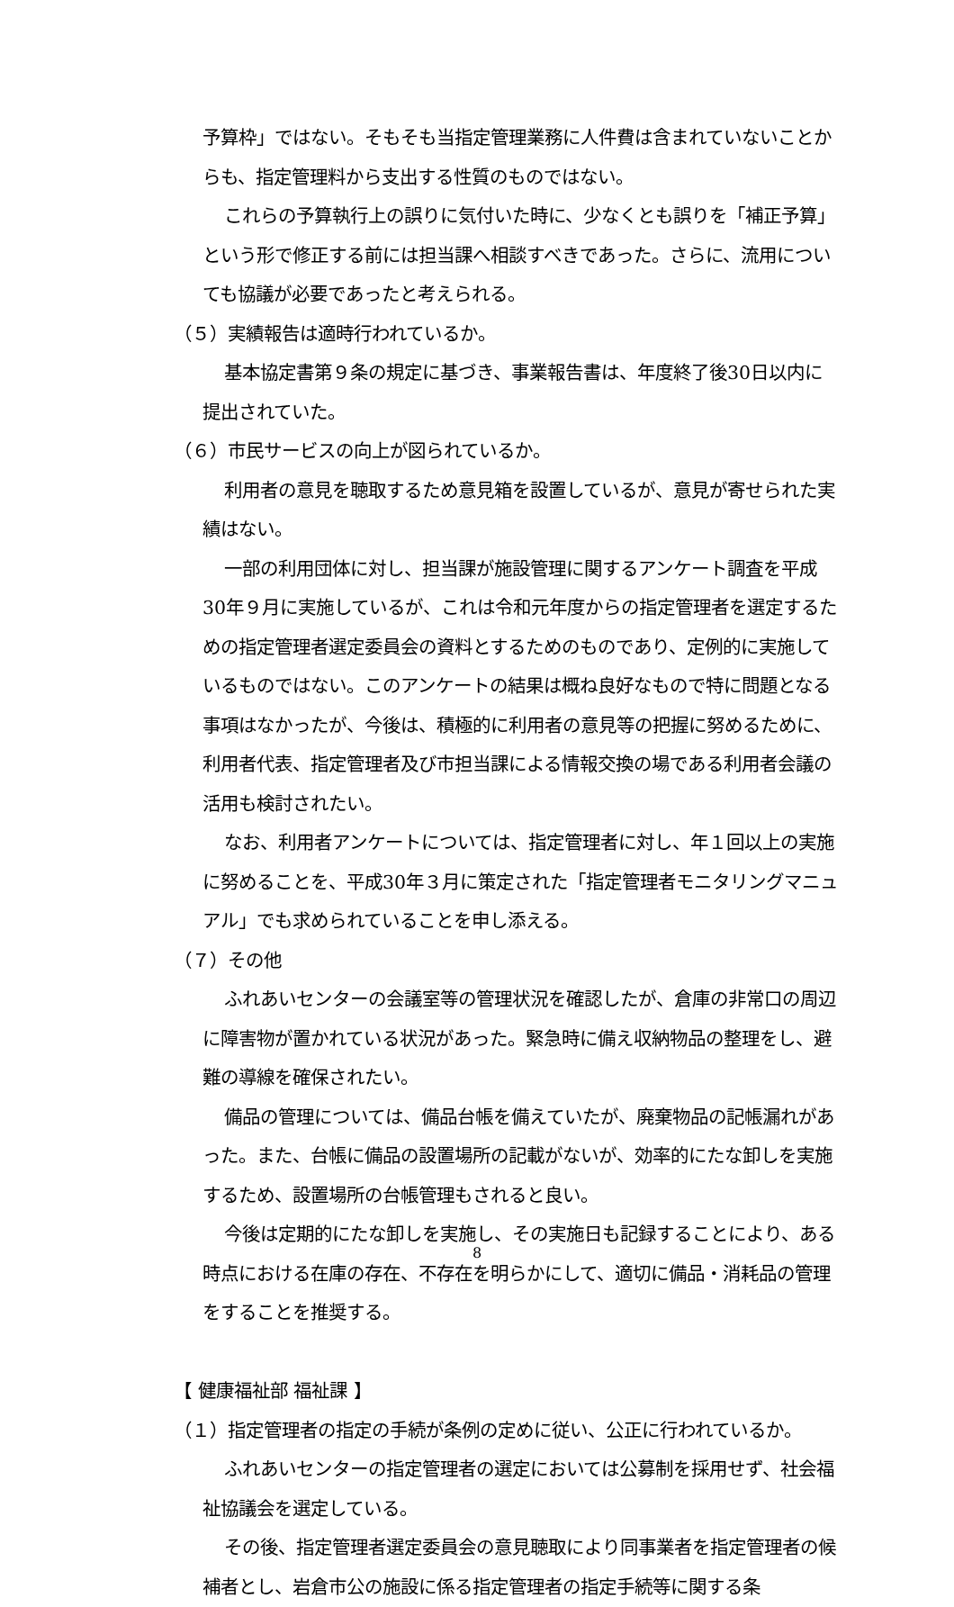予算枠」ではない。そもそも当指定管理業務に人件費は含まれていないことからも、指定管理料から支出する性質のものではない。
これらの予算執行上の誤りに気付いた時に、少なくとも誤りを「補正予算」という形で修正する前には担当課へ相談すべきであった。さらに、流用についても協議が必要であったと考えられる。
（５）実績報告は適時行われているか。
基本協定書第９条の規定に基づき、事業報告書は、年度終了後30日以内に提出されていた。
（６）市民サービスの向上が図られているか。
利用者の意見を聴取するため意見箱を設置しているが、意見が寄せられた実績はない。
一部の利用団体に対し、担当課が施設管理に関するアンケート調査を平成30年９月に実施しているが、これは令和元年度からの指定管理者を選定するための指定管理者選定委員会の資料とするためのものであり、定例的に実施しているものではない。このアンケートの結果は概ね良好なもので特に問題となる事項はなかったが、今後は、積極的に利用者の意見等の把握に努めるために、利用者代表、指定管理者及び市担当課による情報交換の場である利用者会議の活用も検討されたい。
なお、利用者アンケートについては、指定管理者に対し、年１回以上の実施に努めることを、平成30年３月に策定された「指定管理者モニタリングマニュアル」でも求められていることを申し添える。
（７）その他
ふれあいセンターの会議室等の管理状況を確認したが、倉庫の非常口の周辺に障害物が置かれている状況があった。緊急時に備え収納物品の整理をし、避難の導線を確保されたい。
備品の管理については、備品台帳を備えていたが、廃棄物品の記帳漏れがあった。また、台帳に備品の設置場所の記載がないが、効率的にたな卸しを実施するため、設置場所の台帳管理もされると良い。
今後は定期的にたな卸しを実施し、その実施日も記録することにより、ある時点における在庫の存在、不存在を明らかにして、適切に備品・消耗品の管理をすることを推奨する。
【 健康福祉部 福祉課 】
（１）指定管理者の指定の手続が条例の定めに従い、公正に行われているか。
ふれあいセンターの指定管理者の選定においては公募制を採用せず、社会福祉協議会を選定している。
その後、指定管理者選定委員会の意見聴取により同事業者を指定管理者の候補者とし、岩倉市公の施設に係る指定管理者の指定手続等に関する条
8